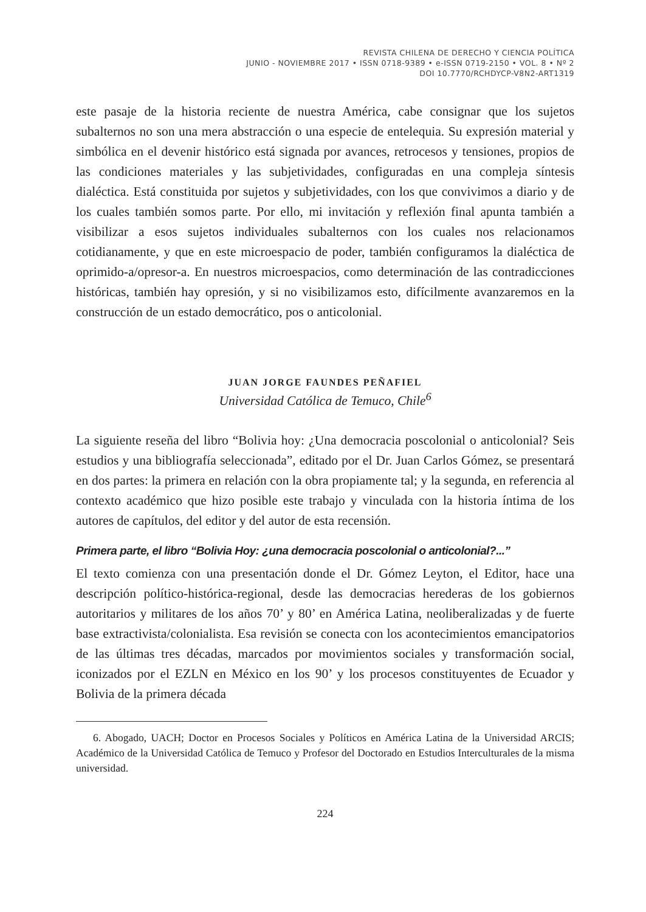REVISTA CHILENA DE DERECHO Y CIENCIA POLÍTICA
JUNIO - NOVIEMBRE 2017 • ISSN 0718-9389 • e-ISSN 0719-2150 • VOL. 8 • Nº 2
DOI 10.7770/RCHDYCP-V8N2-ART1319
este pasaje de la historia reciente de nuestra América, cabe consignar que los sujetos subalternos no son una mera abstracción o una especie de entelequia. Su expresión material y simbólica en el devenir histórico está signada por avances, retrocesos y tensiones, propios de las condiciones materiales y las subjetividades, configuradas en una compleja síntesis dialéctica. Está constituida por sujetos y subjetividades, con los que convivimos a diario y de los cuales también somos parte. Por ello, mi invitación y reflexión final apunta también a visibilizar a esos sujetos individuales subalternos con los cuales nos relacionamos cotidianamente, y que en este microespacio de poder, también configuramos la dialéctica de oprimido-a/opresor-a. En nuestros microespacios, como determinación de las contradicciones históricas, también hay opresión, y si no visibilizamos esto, difícilmente avanzaremos en la construcción de un estado democrático, pos o anticolonial.
JUAN JORGE FAUNDES PEÑAFIEL
Universidad Católica de Temuco, Chile<sup>6</sup>
La siguiente reseña del libro “Bolivia hoy: ¿Una democracia poscolonial o anticolonial? Seis estudios y una bibliografía seleccionada”, editado por el Dr. Juan Carlos Gómez, se presentará en dos partes: la primera en relación con la obra propiamente tal; y la segunda, en referencia al contexto académico que hizo posible este trabajo y vinculada con la historia íntima de los autores de capítulos, del editor y del autor de esta recensión.
Primera parte, el libro “Bolivia Hoy: ¿una democracia poscolonial o anticolonial?...”
El texto comienza con una presentación donde el Dr. Gómez Leyton, el Editor, hace una descripción político-histórica-regional, desde las democracias herederas de los gobiernos autoritarios y militares de los años 70’ y 80’ en América Latina, neoliberalizadas y de fuerte base extractivista/colonialista. Esa revisión se conecta con los acontecimientos emancipatorios de las últimas tres décadas, marcados por movimientos sociales y transformación social, iconizados por el EZLN en México en los 90’ y los procesos constituyentes de Ecuador y Bolivia de la primera década
6. Abogado, UACH; Doctor en Procesos Sociales y Políticos en América Latina de la Universidad ARCIS; Académico de la Universidad Católica de Temuco y Profesor del Doctorado en Estudios Interculturales de la misma universidad.
224